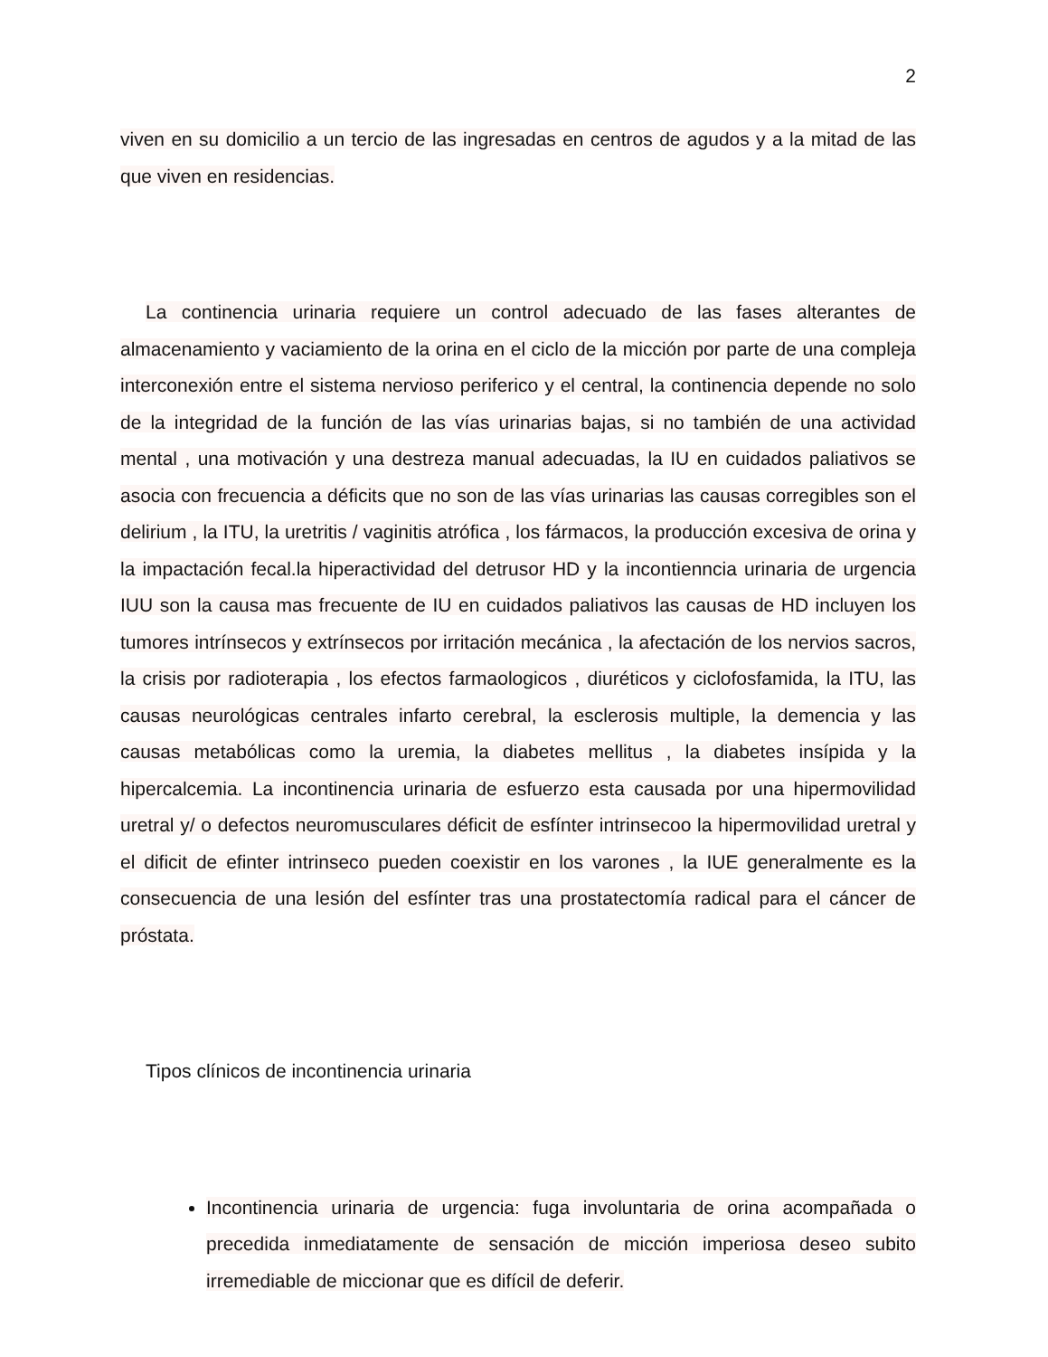2
viven en su domicilio a un tercio de las ingresadas en centros de agudos y a la mitad de las que viven en residencias.
La continencia urinaria requiere un control adecuado de las fases alterantes de almacenamiento y vaciamiento de la orina en el ciclo de la micción por parte de una compleja interconexión entre el sistema nervioso periferico y el central, la continencia depende no solo de la integridad de la función de las vías urinarias bajas, si no también de una actividad mental , una motivación y una destreza manual adecuadas, la IU en cuidados paliativos se asocia con frecuencia a déficits que no son de las vías urinarias las causas corregibles son el delirium , la ITU, la uretritis / vaginitis atrófica , los fármacos, la producción excesiva de orina y la impactación fecal.la hiperactividad del detrusor HD y la incontienncia urinaria de urgencia IUU son la causa mas frecuente de IU en cuidados paliativos las causas de HD incluyen los tumores intrínsecos y extrínsecos por irritación mecánica , la afectación de los nervios sacros, la crisis por radioterapia , los efectos farmaologicos , diuréticos y ciclofosfamida, la ITU, las causas neurológicas centrales infarto cerebral, la esclerosis multiple, la demencia y las causas metabólicas como la uremia, la diabetes mellitus , la diabetes insípida y la hipercalcemia. La incontinencia urinaria de esfuerzo esta causada por una hipermovilidad uretral y/ o defectos neuromusculares déficit de esfínter intrinsecoo la hipermovilidad uretral y el dificit de efinter intrinseco pueden coexistir en los varones , la IUE generalmente es la consecuencia de una lesión del esfínter tras una prostatectomía radical para el cáncer de próstata.
Tipos clínicos de incontinencia urinaria
Incontinencia urinaria de urgencia: fuga involuntaria de orina acompañada o precedida inmediatamente de sensación de micción imperiosa deseo subito irremediable de miccionar que es difícil de deferir.